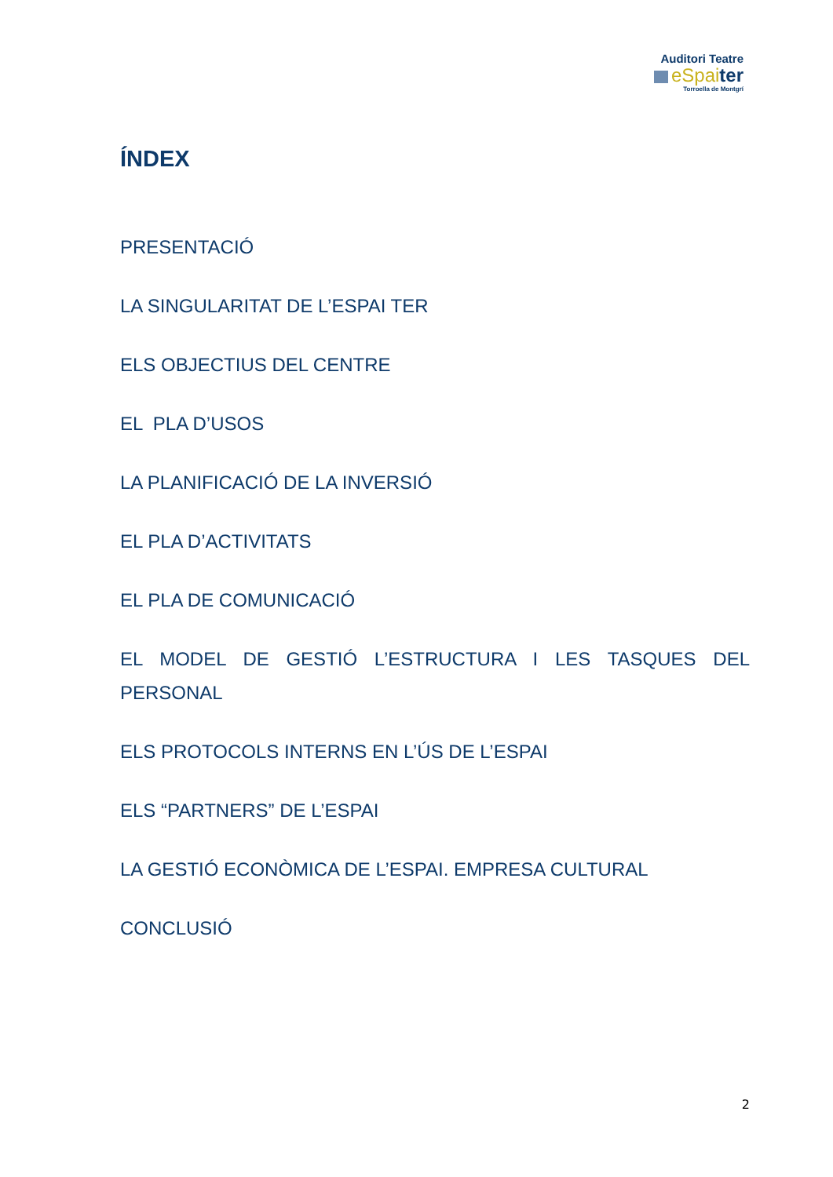Auditori Teatre
eSpaiter
Torroella de Montgrí
ÍNDEX
PRESENTACIÓ
LA SINGULARITAT DE L’ESPAI TER
ELS OBJECTIUS DEL CENTRE
EL PLA D’USOS
LA PLANIFICACIÓ DE LA INVERSIÓ
EL PLA D’ACTIVITATS
EL PLA DE COMUNICACIÓ
EL MODEL DE GESTIÓ L’ESTRUCTURA I LES TASQUES DEL PERSONAL
ELS PROTOCOLS INTERNS EN L’ÚS DE L’ESPAI
ELS “PARTNERS” DE L’ESPAI
LA GESTIÓ ECONÒMICA DE L’ESPAI. EMPRESA CULTURAL
CONCLUSIÓ
2